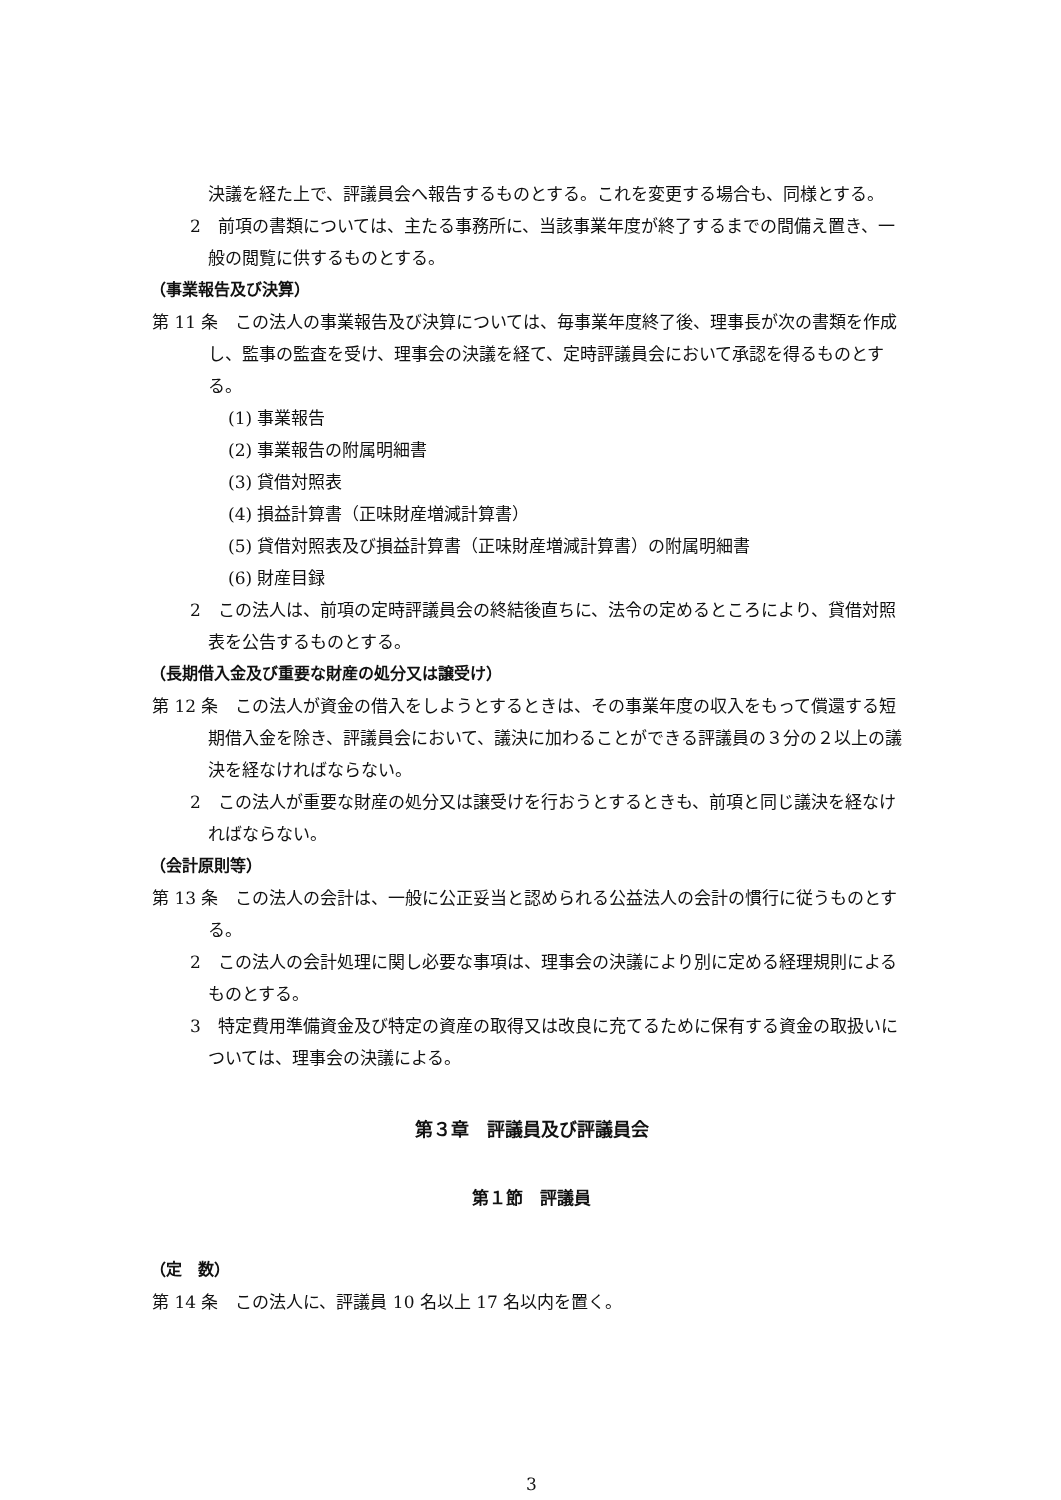決議を経た上で、評議員会へ報告するものとする。これを変更する場合も、同様とする。
2　前項の書類については、主たる事務所に、当該事業年度が終了するまでの間備え置き、一般の閲覧に供するものとする。
（事業報告及び決算）
第 11 条　この法人の事業報告及び決算については、毎事業年度終了後、理事長が次の書類を作成し、監事の監査を受け、理事会の決議を経て、定時評議員会において承認を得るものとする。
(1) 事業報告
(2) 事業報告の附属明細書
(3) 貸借対照表
(4) 損益計算書（正味財産増減計算書）
(5) 貸借対照表及び損益計算書（正味財産増減計算書）の附属明細書
(6) 財産目録
2　この法人は、前項の定時評議員会の終結後直ちに、法令の定めるところにより、貸借対照表を公告するものとする。
（長期借入金及び重要な財産の処分又は譲受け）
第 12 条　この法人が資金の借入をしようとするときは、その事業年度の収入をもって償還する短期借入金を除き、評議員会において、議決に加わることができる評議員の３分の２以上の議決を経なければならない。
2　この法人が重要な財産の処分又は譲受けを行おうとするときも、前項と同じ議決を経なければならない。
（会計原則等）
第 13 条　この法人の会計は、一般に公正妥当と認められる公益法人の会計の慣行に従うものとする。
2　この法人の会計処理に関し必要な事項は、理事会の決議により別に定める経理規則によるものとする。
3　特定費用準備資金及び特定の資産の取得又は改良に充てるために保有する資金の取扱いについては、理事会の決議による。
第３章　評議員及び評議員会
第１節　評議員
（定　数）
第 14 条　この法人に、評議員 10 名以上 17 名以内を置く。
3